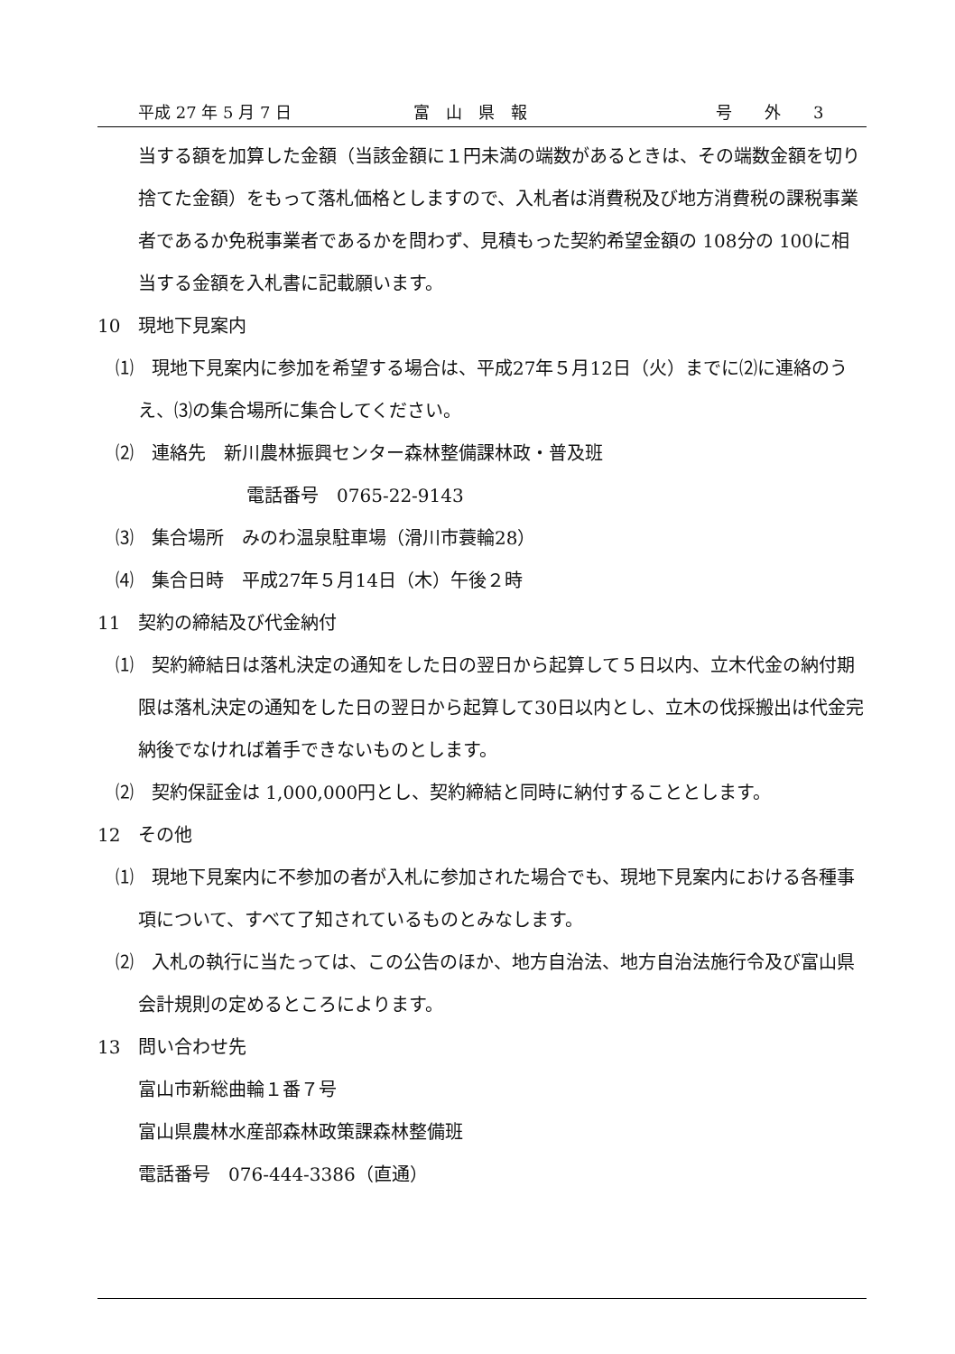平成 27 年 5 月 7 日 富　山　県　報 号　　外　　3
当する額を加算した金額（当該金額に１円未満の端数があるときは、その端数金額を切り捨てた金額）をもって落札価格としますので、入札者は消費税及び地方消費税の課税事業者であるか免税事業者であるかを問わず、見積もった契約希望金額の 108分の 100に相当する金額を入札書に記載願います。
10　現地下見案内
⑴　現地下見案内に参加を希望する場合は、平成27年５月12日（火）までに⑵に連絡のうえ、⑶の集合場所に集合してください。
⑵　連絡先　新川農林振興センター森林整備課林政・普及班
電話番号　0765-22-9143
⑶　集合場所　みのわ温泉駐車場（滑川市蓑輪28）
⑷　集合日時　平成27年５月14日（木）午後２時
11　契約の締結及び代金納付
⑴　契約締結日は落札決定の通知をした日の翌日から起算して５日以内、立木代金の納付期限は落札決定の通知をした日の翌日から起算して30日以内とし、立木の伐採搬出は代金完納後でなければ着手できないものとします。
⑵　契約保証金は 1,000,000円とし、契約締結と同時に納付することとします。
12　その他
⑴　現地下見案内に不参加の者が入札に参加された場合でも、現地下見案内における各種事項について、すべて了知されているものとみなします。
⑵　入札の執行に当たっては、この公告のほか、地方自治法、地方自治法施行令及び富山県会計規則の定めるところによります。
13　問い合わせ先
富山市新総曲輪１番７号
富山県農林水産部森林政策課森林整備班
電話番号　076-444-3386（直通）